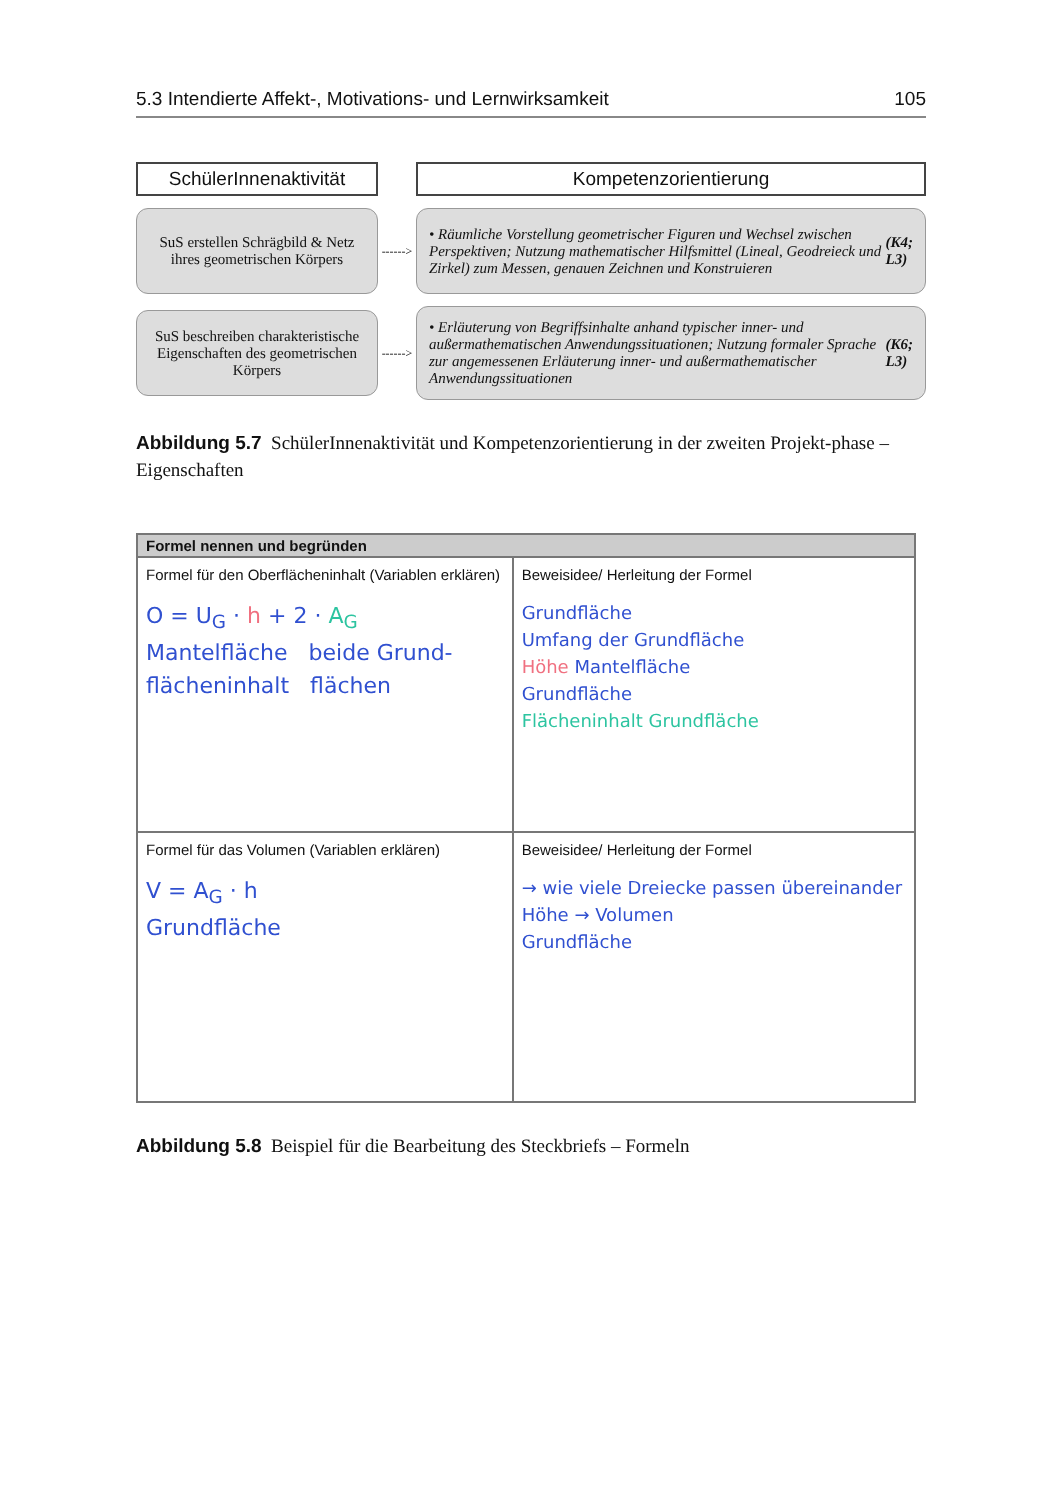5.3 Intendierte Affekt-, Motivations- und Lernwirksamkeit 105
SchülerInnenaktivität
Kompetenzorientierung
SuS erstellen Schrägbild & Netz ihres geometrischen Körpers
------>
• Räumliche Vorstellung geometrischer Figuren und Wechsel zwischen Perspektiven; Nutzung mathematischer Hilfsmittel (Lineal, Geodreieck und Zirkel) zum Messen, genauen Zeichnen und Konstruieren (K4; L3)
SuS beschreiben charakteristische Eigenschaften des geometrischen Körpers
------>
• Erläuterung von Begriffsinhalte anhand typischer inner- und außermathematischen Anwendungssituationen; Nutzung formaler Sprache zur angemessenen Erläuterung inner- und außermathematischer Anwendungssituationen (K6; L3)
Abbildung 5.7 SchülerInnenaktivität und Kompetenzorientierung in der zweiten Projekt-phase – Eigenschaften
| Formel nennen und begründen | |
| --- | --- |
| Formel für den Oberflächeninhalt (Variablen erklären) O = U<sub>G</sub> · h + 2 · A<sub>G</sub> Mantelfläche beide Grund- flächeninhalt flächen | Beweisidee/ Herleitung der Formel Grundfläche Umfang der Grundfläche Höhe Mantelfläche Grundfläche Flächeninhalt Grundfläche |
| Formel für das Volumen (Variablen erklären) V = A<sub>G</sub> · h Grundfläche | Beweisidee/ Herleitung der Formel → wie viele Dreiecke passen übereinander Höhe → Volumen Grundfläche |
Abbildung 5.8 Beispiel für die Bearbeitung des Steckbriefs – Formeln